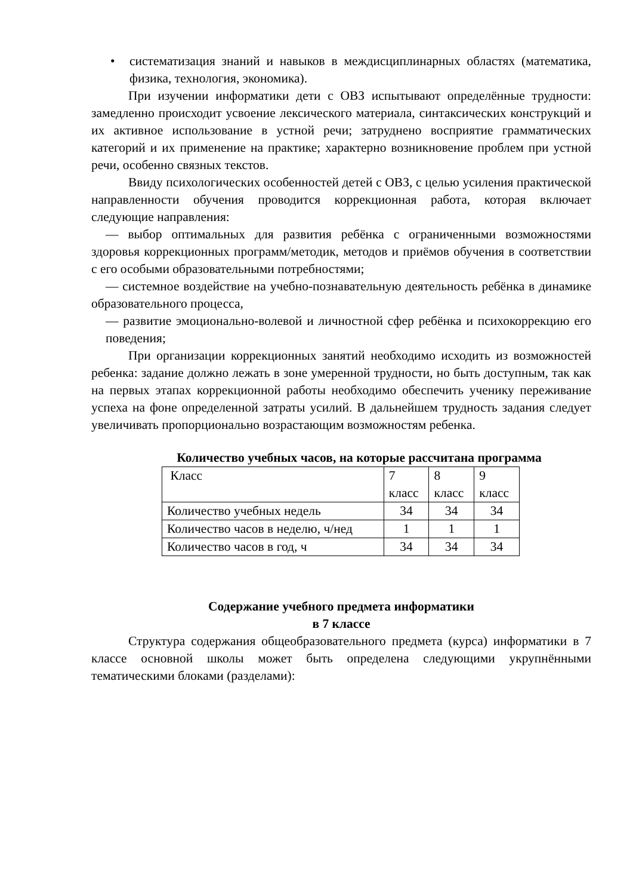• систематизация знаний и навыков в междисциплинарных областях (математика, физика, технология, экономика).
При изучении информатики дети с ОВЗ испытывают определённые трудности: замедленно происходит усвоение лексического материала, синтаксических конструкций и их активное использование в устной речи; затруднено восприятие грамматических категорий и их применение на практике; характерно возникновение проблем при устной речи, особенно связных текстов.
Ввиду психологических особенностей детей с ОВЗ, с целью усиления практической направленности обучения проводится коррекционная работа, которая включает следующие направления:
— выбор оптимальных для развития ребёнка с ограниченными возможностями здоровья коррекционных программ/методик, методов и приёмов обучения в соответствии с его особыми образовательными потребностями;
— системное воздействие на учебно-познавательную деятельность ребёнка в динамике образовательного процесса,
— развитие эмоционально-волевой и личностной сфер ребёнка и психокоррекцию его поведения;
При организации коррекционных занятий необходимо исходить из возможностей ребенка: задание должно лежать в зоне умеренной трудности, но быть доступным, так как на первых этапах коррекционной работы необходимо обеспечить ученику переживание успеха на фоне определенной затраты усилий. В дальнейшем трудность задания следует увеличивать пропорционально возрастающим возможностям ребенка.
Количество учебных часов, на которые рассчитана программа
| Класс | 7 класс | 8 класс | 9 класс |
| Количество учебных недель | 34 | 34 | 34 |
| Количество часов в неделю, ч/нед | 1 | 1 | 1 |
| Количество часов в год, ч | 34 | 34 | 34 |
Содержание учебного предмета информатики
в 7 классе
Структура содержания общеобразовательного предмета (курса) информатики в 7 классе основной школы может быть определена следующими укрупнёнными тематическими блоками (разделами):